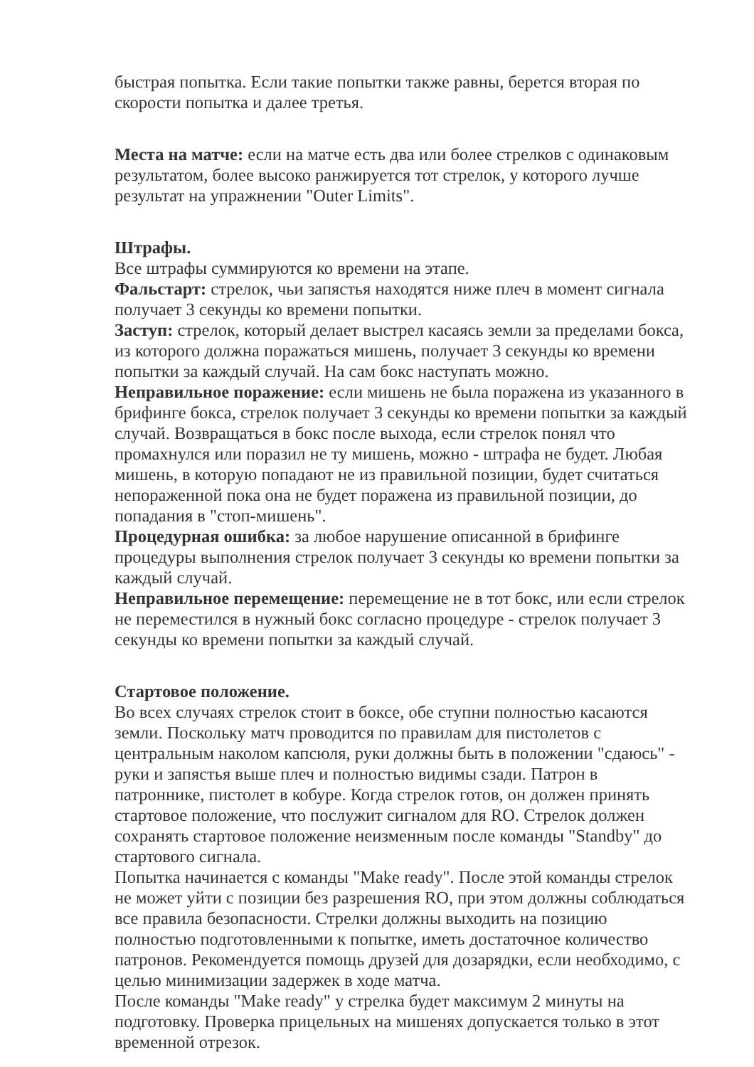быстрая попытка. Если такие попытки также равны, берется вторая по скорости попытка и далее третья.
Места на матче: если на матче есть два или более стрелков с одинаковым результатом, более высоко ранжируется тот стрелок, у которого лучше результат на упражнении "Outer Limits".
Штрафы.
Все штрафы суммируются ко времени на этапе.
Фальстарт: стрелок, чьи запястья находятся ниже плеч в момент сигнала получает 3 секунды ко времени попытки.
Заступ: стрелок, который делает выстрел касаясь земли за пределами бокса, из которого должна поражаться мишень, получает 3 секунды ко времени попытки за каждый случай. На сам бокс наступать можно.
Неправильное поражение: если мишень не была поражена из указанного в брифинге бокса, стрелок получает 3 секунды ко времени попытки за каждый случай. Возвращаться в бокс после выхода, если стрелок понял что промахнулся или поразил не ту мишень, можно - штрафа не будет. Любая мишень, в которую попадают не из правильной позиции, будет считаться непораженной пока она не будет поражена из правильной позиции, до попадания в "стоп-мишень".
Процедурная ошибка: за любое нарушение описанной в брифинге процедуры выполнения стрелок получает 3 секунды ко времени попытки за каждый случай.
Неправильное перемещение: перемещение не в тот бокс, или если стрелок не переместился в нужный бокс согласно процедуре - стрелок получает 3 секунды ко времени попытки за каждый случай.
Стартовое положение.
Во всех случаях стрелок стоит в боксе, обе ступни полностью касаются земли. Поскольку матч проводится по правилам для пистолетов с центральным наколом капсюля, руки должны быть в положении "сдаюсь" - руки и запястья выше плеч и полностью видимы сзади. Патрон в патроннике, пистолет в кобуре. Когда стрелок готов, он должен принять стартовое положение, что послужит сигналом для RO. Стрелок должен сохранять стартовое положение неизменным после команды "Standby" до стартового сигнала.
Попытка начинается с команды "Make ready". После этой команды стрелок не может уйти с позиции без разрешения RO, при этом должны соблюдаться все правила безопасности. Стрелки должны выходить на позицию полностью подготовленными к попытке, иметь достаточное количество патронов. Рекомендуется помощь друзей для дозарядки, если необходимо, с целью минимизации задержек в ходе матча.
После команды "Make ready" у стрелка будет максимум 2 минуты на подготовку. Проверка прицельных на мишенях допускается только в этот временной отрезок.